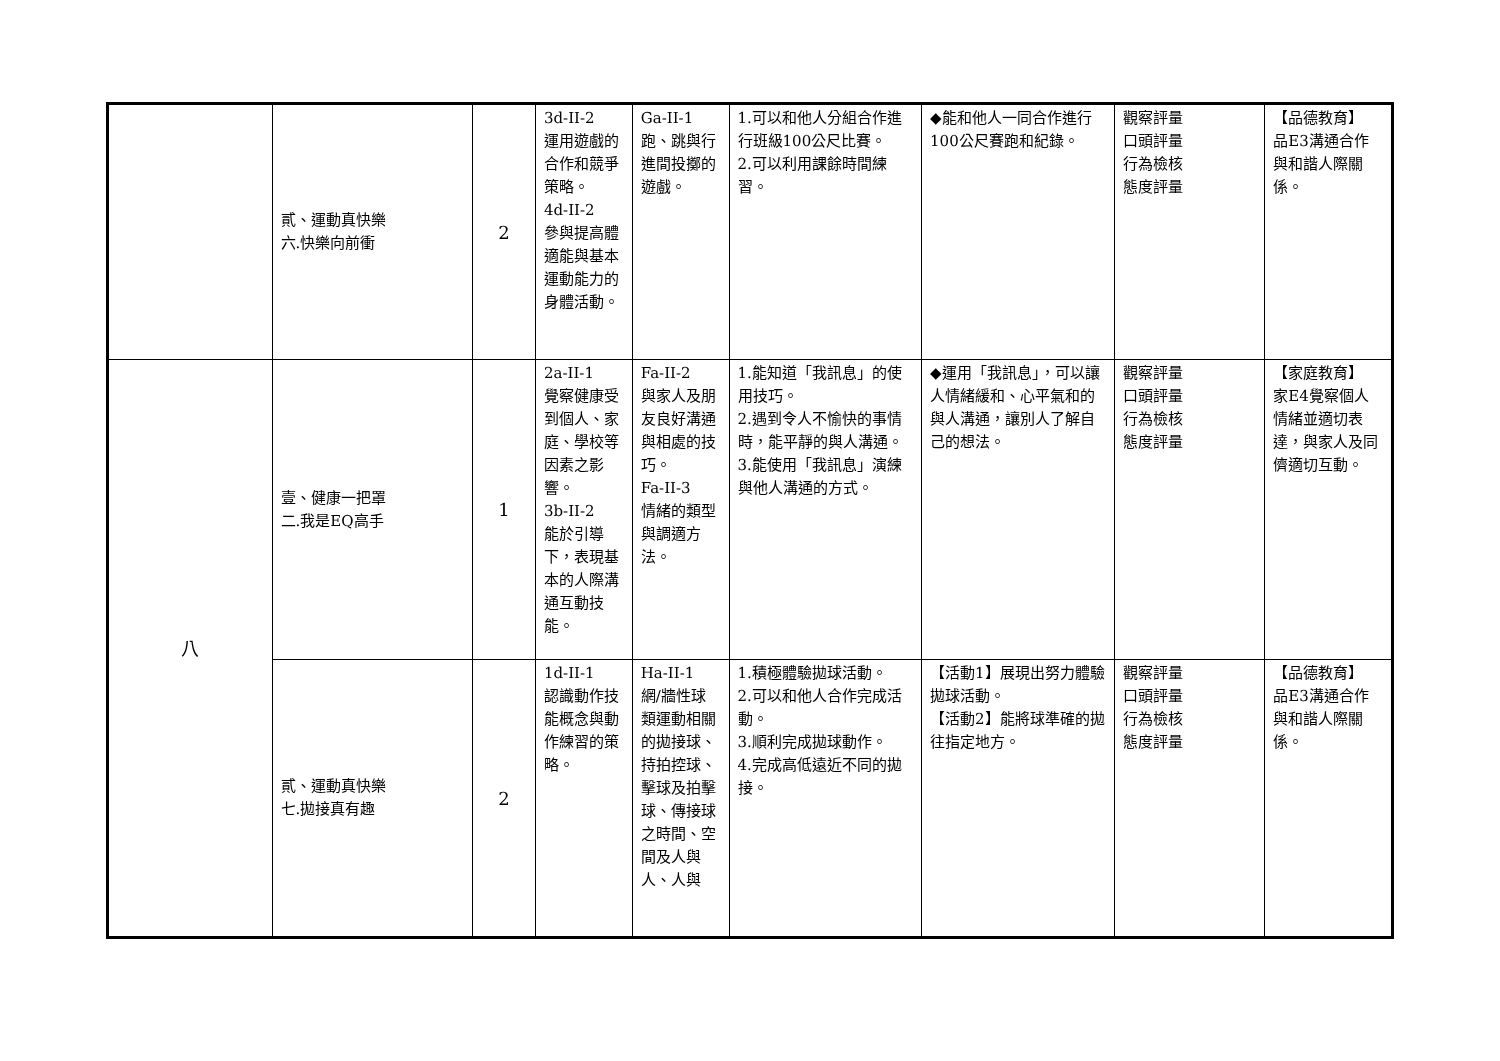| | 貳、運動真快樂 六.快樂向前衝 | 2 | 3d-II-2 運用遊戲的合作和競爭策略。 4d-II-2 參與提高體適能與基本運動能力的身體活動。 | Ga-II-1 跑、跳與行進間投擲的遊戲。 | 1.可以和他人分組合作進行班級100公尺比賽。 2.可以利用課餘時間練習。 | ◆能和他人一同合作進行100公尺賽跑和紀錄。 | 觀察評量 口頭評量 行為檢核 態度評量 | 【品德教育】 品E3溝通合作與和諧人際關係。 |
| 八 | 壹、健康一把罩 二.我是EQ高手 | 1 | 2a-II-1 覺察健康受到個人、家庭、學校等因素之影響。 3b-II-2 能於引導下，表現基本的人際溝通互動技能。 | Fa-II-2 與家人及朋友良好溝通與相處的技巧。 Fa-II-3 情緒的類型與調適方法。 | 1.能知道「我訊息」的使用技巧。 2.遇到令人不愉快的事情時，能平靜的與人溝通。 3.能使用「我訊息」演練與他人溝通的方式。 | ◆運用「我訊息」，可以讓人情緒緩和、心平氣和的與人溝通，讓別人了解自己的想法。 | 觀察評量 口頭評量 行為檢核 態度評量 | 【家庭教育】 家E4覺察個人情緒並適切表達，與家人及同儕適切互動。 |
| | 貳、運動真快樂 七.拋接真有趣 | 2 | 1d-II-1 認識動作技能概念與動作練習的策略。 | Ha-II-1 網/牆性球類運動相關的拋接球、持拍控球、擊球及拍擊球、傳接球之時間、空間及人與人、人與 | 1.積極體驗拋球活動。 2.可以和他人合作完成活動。 3.順利完成拋球動作。 4.完成高低遠近不同的拋接。 | 【活動1】展現出努力體驗拋球活動。 【活動2】能將球準確的拋往指定地方。 | 觀察評量 口頭評量 行為檢核 態度評量 | 【品德教育】 品E3溝通合作與和諧人際關係。 |